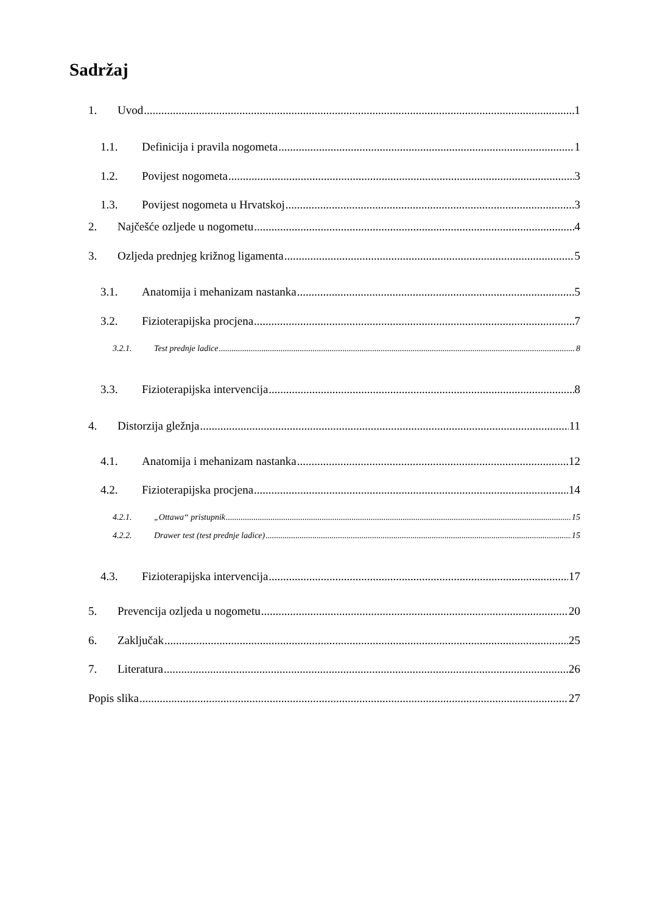Sadržaj
1. Uvod 1
1.1. Definicija i pravila nogometa 1
1.2. Povijest nogometa 3
1.3. Povijest nogometa u Hrvatskoj 3
2. Najčešće ozljede u nogometu 4
3. Ozljeda prednjeg križnog ligamenta 5
3.1. Anatomija i mehanizam nastanka 5
3.2. Fizioterapijska procjena 7
3.2.1. Test prednje ladice 8
3.3. Fizioterapijska intervencija 8
4. Distorzija gležnja 11
4.1. Anatomija i mehanizam nastanka 12
4.2. Fizioterapijska procjena 14
4.2.1. „Ottawa“ pristupnik 15
4.2.2. Drawer test (test prednje ladice) 15
4.3. Fizioterapijska intervencija 17
5. Prevencija ozljeda u nogometu 20
6. Zaključak 25
7. Literatura 26
Popis slika 27